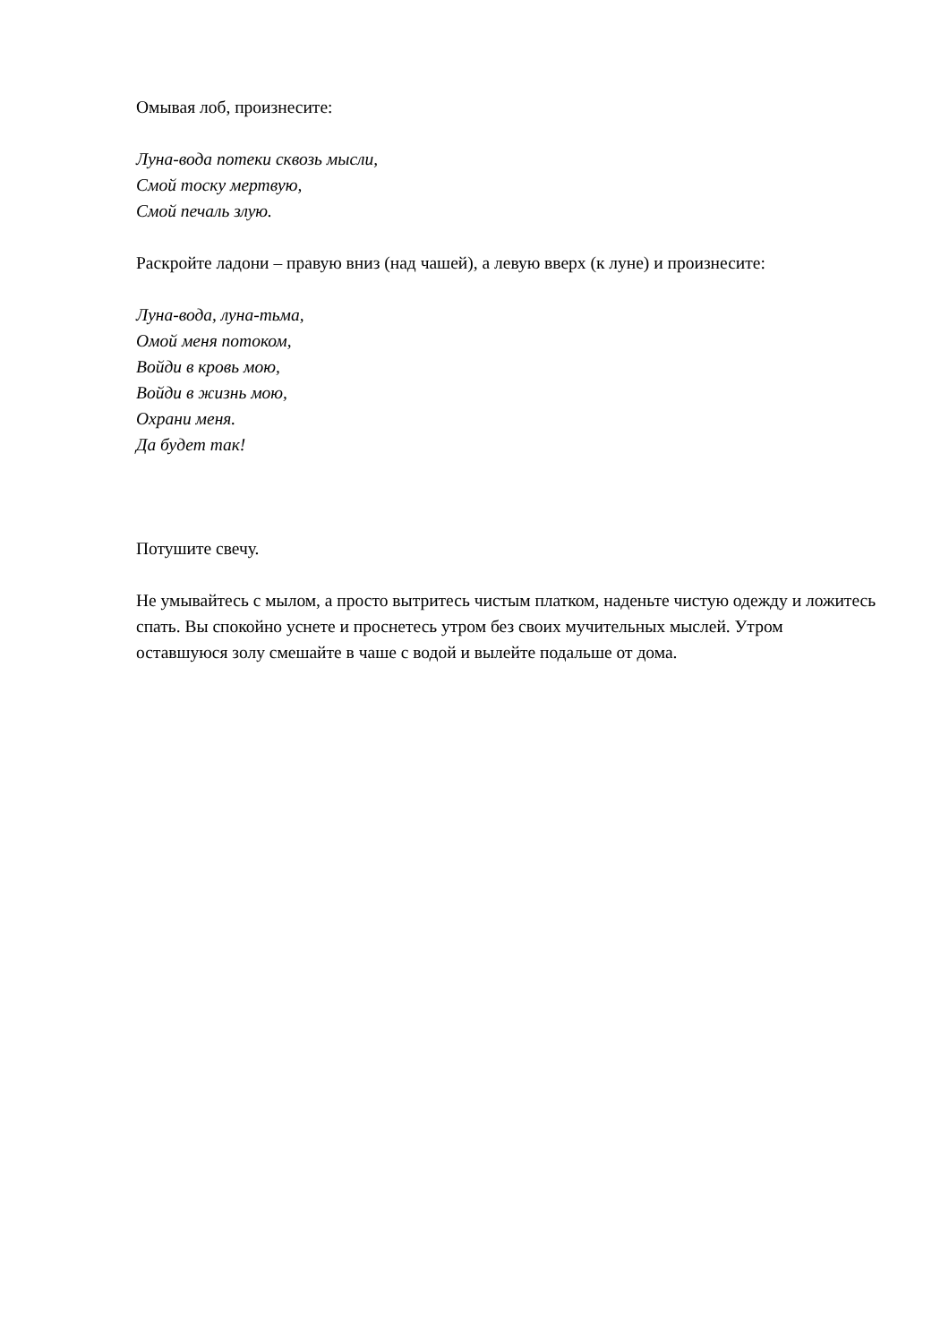Омывая лоб, произнесите:
Луна-вода потеки сквозь мысли,
Смой тоску мертвую,
Смой печаль злую.
Раскройте ладони – правую вниз (над чашей), а левую вверх (к луне) и произнесите:
Луна-вода, луна-тьма,
Омой меня потоком,
Войди в кровь мою,
Войди в жизнь мою,
Охрани меня.
Да будет так!
Потушите свечу.
Не умывайтесь с мылом, а просто вытритесь чистым платком, наденьте чистую одежду и ложитесь спать. Вы спокойно уснете и проснетесь утром без своих мучительных мыслей. Утром оставшуюся золу смешайте в чаше с водой и вылейте подальше от дома.